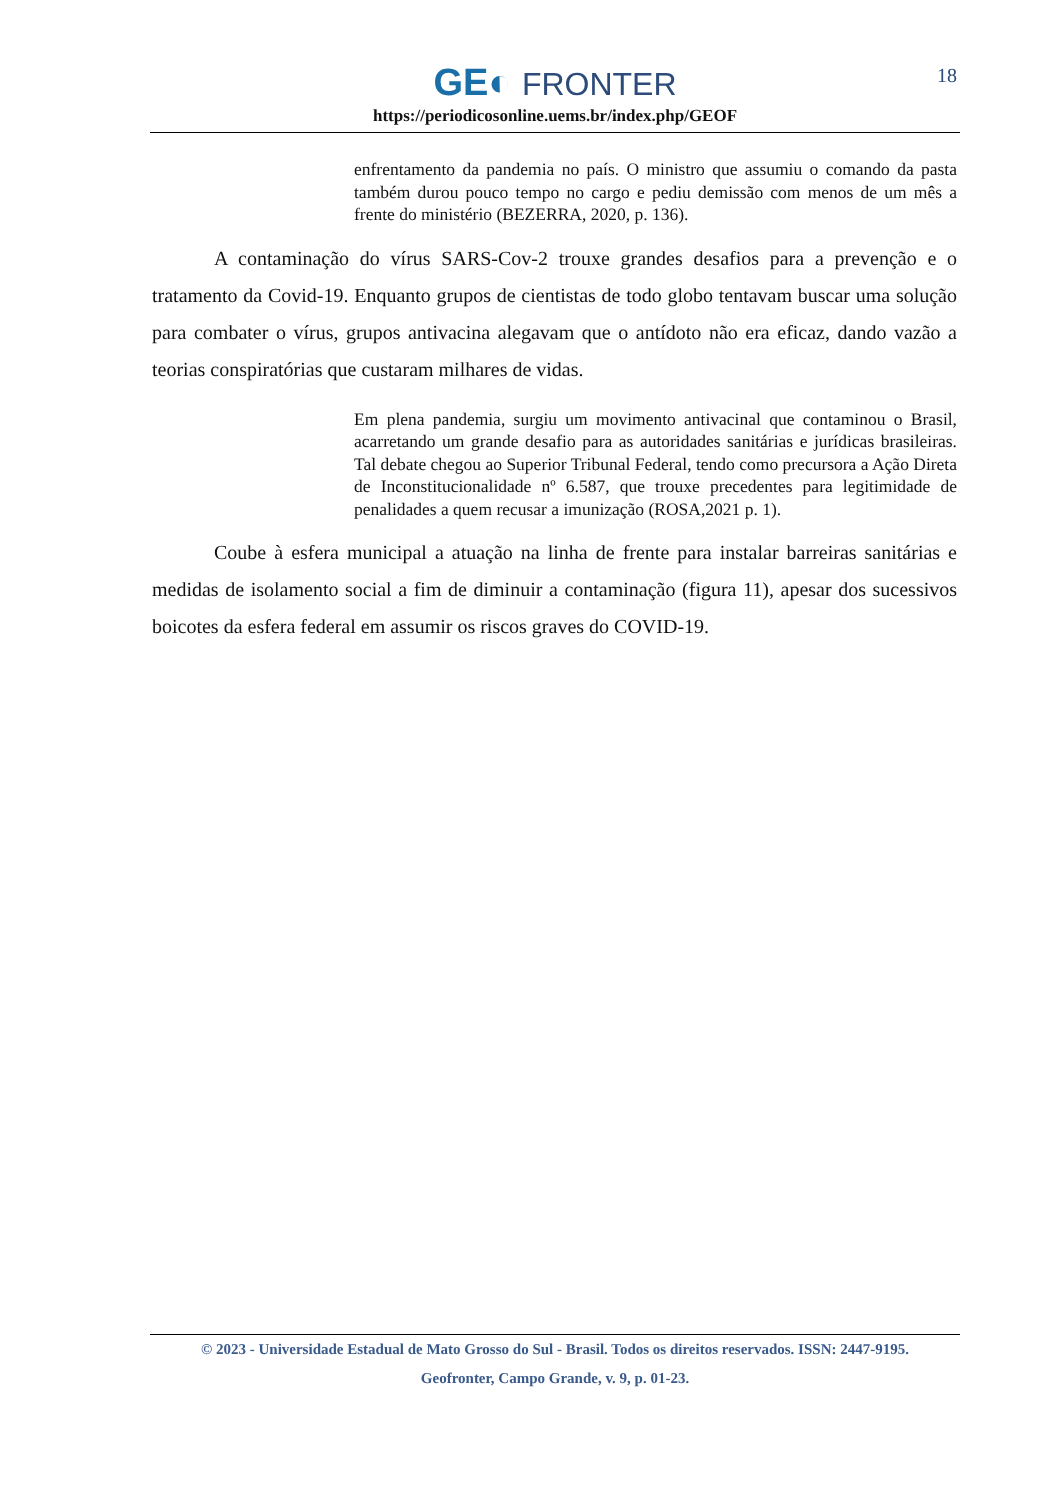GE◐ FRONTER
https://periodicosonline.uems.br/index.php/GEOF
18
enfrentamento da pandemia no país. O ministro que assumiu o comando da pasta também durou pouco tempo no cargo e pediu demissão com menos de um mês a frente do ministério (BEZERRA, 2020, p. 136).
A contaminação do vírus SARS-Cov-2 trouxe grandes desafios para a prevenção e o tratamento da Covid-19. Enquanto grupos de cientistas de todo globo tentavam buscar uma solução para combater o vírus, grupos antivacina alegavam que o antídoto não era eficaz, dando vazão a teorias conspiratórias que custaram milhares de vidas.
Em plena pandemia, surgiu um movimento antivacinal que contaminou o Brasil, acarretando um grande desafio para as autoridades sanitárias e jurídicas brasileiras. Tal debate chegou ao Superior Tribunal Federal, tendo como precursora a Ação Direta de Inconstitucionalidade nº 6.587, que trouxe precedentes para legitimidade de penalidades a quem recusar a imunização (ROSA,2021 p. 1).
Coube à esfera municipal a atuação na linha de frente para instalar barreiras sanitárias e medidas de isolamento social a fim de diminuir a contaminação (figura 11), apesar dos sucessivos boicotes da esfera federal em assumir os riscos graves do COVID-19.
© 2023 - Universidade Estadual de Mato Grosso do Sul - Brasil. Todos os direitos reservados. ISSN: 2447-9195.
Geofronter, Campo Grande, v. 9, p. 01-23.